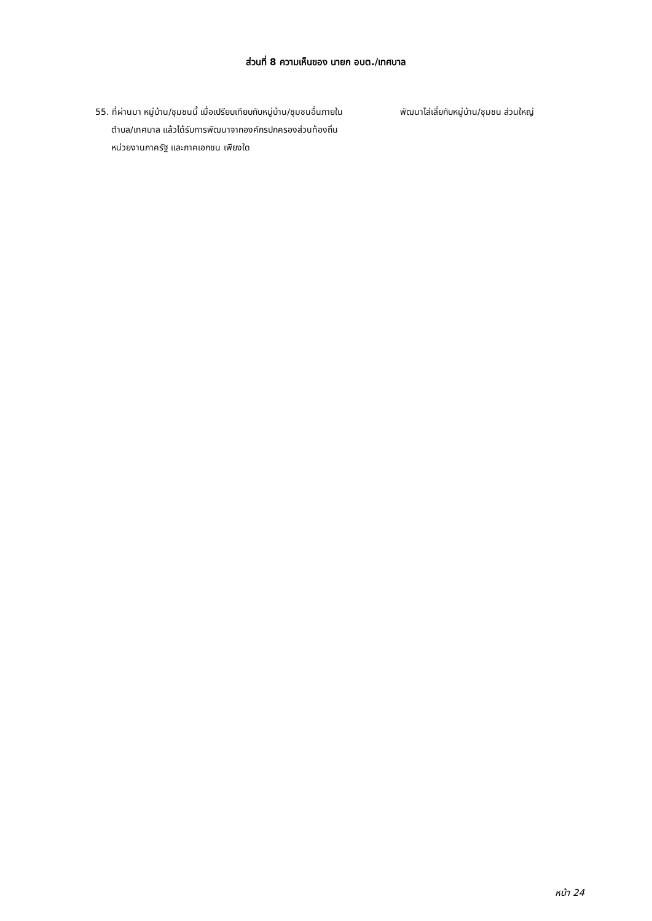ส่วนที่ 8 ความเห็นของ นายก อบต./เทศบาล
55. ที่ผ่านมา หมู่บ้าน/ชุมชนนี้ เมื่อเปรียบเทียบกับหมู่บ้าน/ชุมชนอื่นภายในตำบล/เทศบาล แล้วได้รับการพัฒนาจากองค์กรปกครองส่วนท้องถิ่น หน่วยงานภาครัฐ และภาคเอกชน เพียงใด
พัฒนาไล่เลี่ยกับหมู่บ้าน/ชุมชน ส่วนใหญ่
หน้า 24